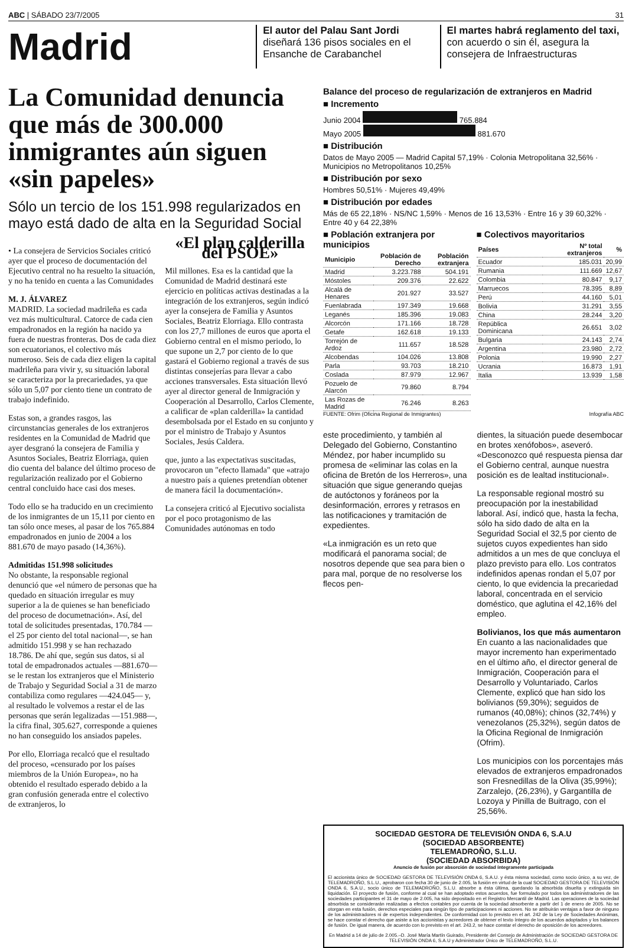ABC | SÁBADO 23/7/2005 31
Madrid
El autor del Palau Sant Jordi diseñará 136 pisos sociales en el Ensanche de Carabanchel
El martes habrá reglamento del taxi, con acuerdo o sin él, asegura la consejera de Infraestructuras
La Comunidad denuncia que más de 300.000 inmigrantes aún siguen «sin papeles»
Sólo un tercio de los 151.998 regularizados en mayo está dado de alta en la Seguridad Social
• La consejera de Servicios Sociales criticó ayer que el proceso de documentación del Ejecutivo central no ha resuelto la situación, y no ha tenido en cuenta a las Comunidades
M. J. ÁLVAREZ
MADRID. La sociedad madrileña es cada vez más multicultural. Catorce de cada cien empadronados en la región ha nacido ya fuera de nuestras fronteras. Dos de cada diez son ecuatorianos, el colectivo más numeroso. Seis de cada diez eligen la capital madrileña para vivir y, su situación laboral se caracteriza por la precariedades, ya que sólo un 5,07 por ciento tiene un contrato de trabajo indefinido.
Estas son, a grandes rasgos, las circunstancias generales de los extranjeros residentes en la Comunidad de Madrid que ayer desgranó la consejera de Familia y Asuntos Sociales, Beatriz Elorriaga, quien dio cuenta del balance del último proceso de regularización realizado por el Gobierno central concluido hace casi dos meses.
Todo ello se ha traducido en un crecimiento de los inmigrantes de un 15,11 por ciento en tan sólo once meses, al pasar de los 765.884 empadronados en junio de 2004 a los 881.670 de mayo pasado (14,36%).
Admitidas 151.998 solicitudes
No obstante, la responsable regional denunció que «el número de personas que ha quedado en situación irregular es muy superior a la de quienes se han beneficiado del proceso de documetnación». Así, del total de solicitudes presentadas, 170.784 —el 25 por ciento del total nacional—, se han admitido 151.998 y se han rechazado 18.786. De ahí que, según sus datos, si al total de empadronados actuales —881.670— se le restan los extranjeros que el Ministerio de Trabajo y Seguridad Social a 31 de marzo contabiliza como regulares —424.045— y, al resultado le volvemos a restar el de las personas que serán legalizadas —151.988—, la cifra final, 305.627, corresponde a quienes no han conseguido los ansiados papeles.
Por ello, Elorriaga recalcó que el resultado del proceso, «censurado por los países miembros de la Unión Europea», no ha obtenido el resultado esperado debido a la gran confusión generada entre el colectivo de extranjeros, lo
«El plan calderilla del PSOE»
Mil millones. Esa es la cantidad que la Comunidad de Madrid destinará este ejercicio en políticas activas destinadas a la integración de los extranjeros, según indicó ayer la consejera de Familia y Asuntos Sociales, Beatriz Elorriaga. Ello contrasta con los 27,7 millones de euros que aporta el Gobierno central en el mismo periodo, lo que supone un 2,7 por ciento de lo que gastará el Gobierno regional a través de sus distintas consejerías para llevar a cabo acciones transversales. Esta situación llevó ayer al director general de Inmigración y Cooperación al Desarrollo, Carlos Clemente, a calificar de «plan calderilla» la cantidad desembolsada por el Estado en su conjunto y por el ministro de Trabajo y Asuntos Sociales, Jesús Caldera.
que, junto a las expectativas suscitadas, provocaron un "efecto llamada" que «atrajo a nuestro país a quienes pretendían obtener de manera fácil la documentación».
La consejera criticó al Ejecutivo socialista por el poco protagonismo de las Comunidades autónomas en todo
Balance del proceso de regularización de extranjeros en Madrid
■ Incremento
Junio 2004 765.884
Mayo 2005 881.670
■ Distribución
Datos de Mayo 2005 — Madrid Capital 57,19% · Colonia Metropolitana 32,56% · Municipios no Metropolitanos 10,25%
■ Distribución por sexo
Hombres 50,51% · Mujeres 49,49%
■ Distribución por edades
Más de 65 22,18% · NS/NC 1,59% · Menos de 16 13,53% · Entre 16 y 39 60,32% · Entre 40 y 64 22,38%
■ Población extranjera por municipios
| Municipio | Población de Derecho | Población extranjera |
| --- | --- | --- |
| Madrid | 3.223.788 | 504.191 |
| Móstoles | 209.376 | 22.622 |
| Alcalá de Henares | 201.927 | 33.527 |
| Fuenlabrada | 197.349 | 19.668 |
| Leganés | 185.396 | 19.083 |
| Alcorcón | 171.166 | 18.728 |
| Getafe | 162.618 | 19.133 |
| Torrejón de Ardoz | 111.657 | 18.528 |
| Alcobendas | 104.026 | 13.808 |
| Parla | 93.703 | 18.210 |
| Coslada | 87.979 | 12.967 |
| Pozuelo de Alarcón | 79.860 | 8.794 |
| Las Rozas de Madrid | 76.246 | 8.263 |
■ Colectivos mayoritarios
| Países | Nº total extranjeros | % |
| --- | --- | --- |
| Ecuador | 185.031 | 20,99 |
| Rumania | 111.669 | 12,67 |
| Colombia | 80.847 | 9,17 |
| Marruecos | 78.395 | 8,89 |
| Perú | 44.160 | 5,01 |
| Bolivia | 31.291 | 3,55 |
| China | 28.244 | 3,20 |
| República Dominicana | 26.651 | 3,02 |
| Bulgaria | 24.143 | 2,74 |
| Argentina | 23.980 | 2,72 |
| Polonia | 19.990 | 2,27 |
| Ucrania | 16.873 | 1,91 |
| Italia | 13.939 | 1,58 |
FUENTE: Ofrim (Oficina Regional de Inmigrantes) Infografía ABC
este procedimiento, y también al Delegado del Gobierno, Constantino Méndez, por haber incumplido su promesa de «eliminar las colas en la oficina de Bretón de los Herreros», una situación que sigue generando quejas de autóctonos y foráneos por la desinformación, errores y retrasos en las notificaciones y tramitación de expedientes.
«La inmigración es un reto que modificará el panorama social; de nosotros depende que sea para bien o para mal, porque de no resolverse los flecos pen-
dientes, la situación puede desembocar en brotes xenófobos», aseveró. «Desconozco qué respuesta piensa dar el Gobierno central, aunque nuestra posición es de lealtad institucional».
La responsable regional mostró su preocupación por la inestabilidad laboral. Así, indicó que, hasta la fecha, sólo ha sido dado de alta en la Seguridad Social el 32,5 por ciento de sujetos cuyos expedientes han sido admitidos a un mes de que concluya el plazo previsto para ello. Los contratos indefinidos apenas rondan el 5,07 por ciento, lo que evidencia la precariedad laboral, concentrada en el servicio doméstico, que aglutina el 42,16% del empleo.
Bolivianos, los que más aumentaron
En cuanto a las nacionalidades que mayor incremento han experimentado en el último año, el director general de Inmigración, Cooperación para el Desarrollo y Voluntariado, Carlos Clemente, explicó que han sido los bolivianos (59,30%); seguidos de rumanos (40,08%); chinos (32,74%) y venezolanos (25,32%), según datos de la Oficina Regional de Inmigración (Ofrim).
Los municipios con los porcentajes más elevados de extranjeros empadronados son Fresnedillas de la Oliva (35,99%); Zarzalejo, (26,23%), y Gargantilla de Lozoya y Pinilla de Buitrago, con el 25,56%.
SOCIEDAD GESTORA DE TELEVISIÓN ONDA 6, S.A.U
(SOCIEDAD ABSORBENTE)
TELEMADROÑO, S.L.U.
(SOCIEDAD ABSORBIDA)
Anuncio de fusión por absorción de sociedad íntegramente participada
El accionista único de SOCIEDAD GESTORA DE TELEVISIÓN ONDA 6, S.A.U. y ésta misma sociedad, como socio único, a su vez, de TELEMADROÑO, S.L.U., aprobaron con fecha 30 de junio de 2.005, la fusión en virtud de la cual SOCIEDAD GESTORA DE TELEVISIÓN ONDA 6, S.A.U., socio único de TELEMADROÑO, S.L.U. absorbe a ésta última, quedando la absorbida disuelta y extinguida sin liquidación. El proyecto de fusión, conforme al cual se han adoptado estos acuerdos, fue formulado por todos los administradores de las sociedades participantes el 31 de mayo de 2.005, ha sido depositado en el Registro Mercantil de Madrid. Las operaciones de la sociedad absorbida se considerarán realizadas a efectos contables por cuenta de la sociedad absorbente a partir del 1 de enero de 2005. No se otorgan en esta fusión, derechos especiales para ningún tipo de participaciones ni acciones. No se atribuirán ventajas a favor de ninguno de los administradores ni de expertos independientes. De conformidad con lo previsto en el art. 242 de la Ley de Sociedades Anónimas, se hace constar el derecho que asiste a los accionistas y acreedores de obtener el texto íntegro de los acuerdos adoptados y los balances de fusión. De igual manera, de acuerdo con lo previsto en el art. 243.2, se hace constar el derecho de oposición de los acreedores.
En Madrid a 14 de julio de 2.005.–D. José María Martín Guirado, Presidente del Consejo de Administración de SOCIEDAD GESTORA DE TELEVISIÓN ONDA 6, S.A.U y Administrador Único de TELEMADROÑO, S.L.U.